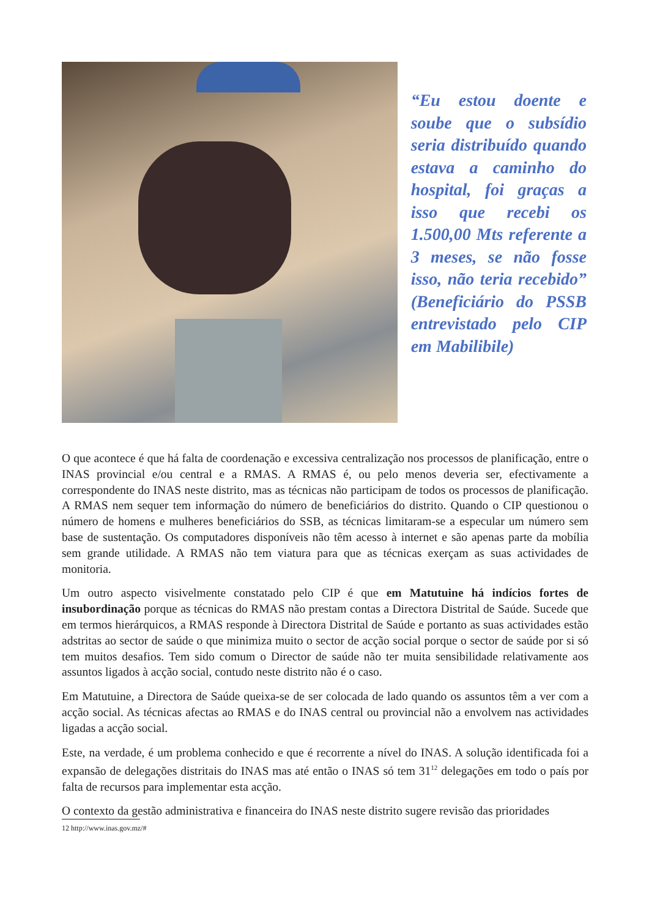“Eu estou doente e soube que o subsídio seria distribuído quando estava a caminho do hospital, foi graças a isso que recebi os 1.500,00 Mts referente a 3 meses, se não fosse isso, não teria recebido” (Beneficiário do PSSB entrevistado pelo CIP em Mabilibile)
O que acontece é que há falta de coordenação e excessiva centralização nos processos de planificação, entre o INAS provincial e/ou central e a RMAS. A RMAS é, ou pelo menos deveria ser, efectivamente a correspondente do INAS neste distrito, mas as técnicas não participam de todos os processos de planificação. A RMAS nem sequer tem informação do número de beneficiários do distrito. Quando o CIP questionou o número de homens e mulheres beneficiários do SSB, as técnicas limitaram-se a especular um número sem base de sustentação. Os computadores disponíveis não têm acesso à internet e são apenas parte da mobília sem grande utilidade. A RMAS não tem viatura para que as técnicas exerçam as suas actividades de monitoria.
Um outro aspecto visivelmente constatado pelo CIP é que em Matutuine há indícios fortes de insubordinação porque as técnicas do RMAS não prestam contas a Directora Distrital de Saúde. Sucede que em termos hierárquicos, a RMAS responde à Directora Distrital de Saúde e portanto as suas actividades estão adstritas ao sector de saúde o que minimiza muito o sector de acção social porque o sector de saúde por si só tem muitos desafios. Tem sido comum o Director de saúde não ter muita sensibilidade relativamente aos assuntos ligados à acção social, contudo neste distrito não é o caso.
Em Matutuine, a Directora de Saúde queixa-se de ser colocada de lado quando os assuntos têm a ver com a acção social. As técnicas afectas ao RMAS e do INAS central ou provincial não a envolvem nas actividades ligadas a acção social.
Este, na verdade, é um problema conhecido e que é recorrente a nível do INAS. A solução identificada foi a expansão de delegações distritais do INAS mas até então o INAS só tem 31<sup>12</sup> delegações em todo o país por falta de recursos para implementar esta acção.
O contexto da gestão administrativa e financeira do INAS neste distrito sugere revisão das prioridades
12 http://www.inas.gov.mz/#